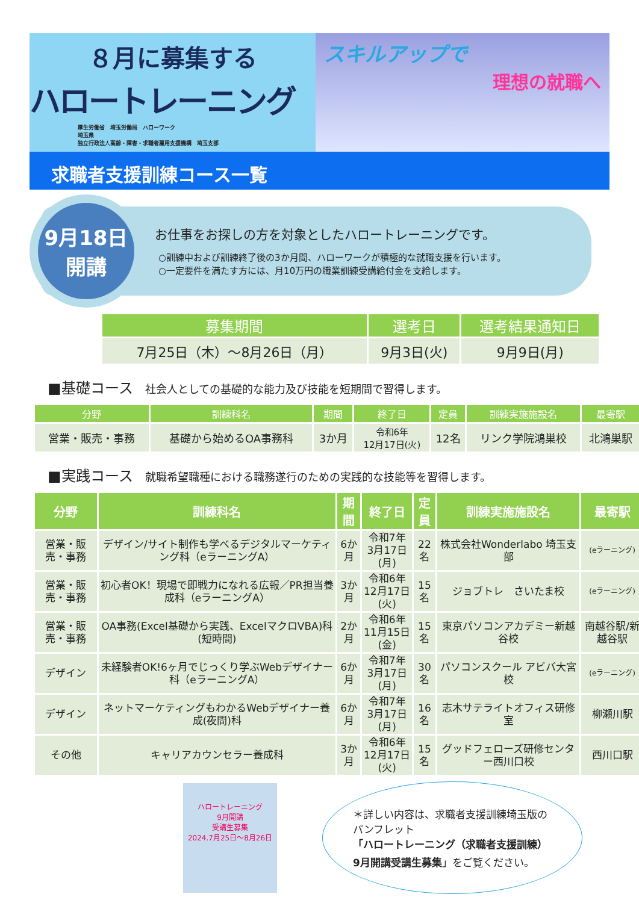８月に募集する
ハロートレーニング
厚生労働省　埼玉労働局　ハローワーク
埼玉県
独立行政法人高齢・障害・求職者雇用支援機構　埼玉支部
スキルアップで
理想の就職へ
求職者支援訓練コース一覧
9月18日
開講
お仕事をお探しの方を対象としたハロートレーニングです。
○訓練中および訓練終了後の3か月間、ハローワークが積極的な就職支援を行います。
○一定要件を満たす方には、月10万円の職業訓練受講給付金を支給します。
| 募集期間 | 選考日 | 選考結果通知日 |
| --- | --- | --- |
| 7月25日（木）～8月26日（月） | 9月3日(火) | 9月9日(月) |
■基礎コース 社会人としての基礎的な能力及び技能を短期間で習得します。
| 分野 | 訓練科名 | 期間 | 終了日 | 定員 | 訓練実施施設名 | 最寄駅 |
| --- | --- | --- | --- | --- | --- | --- |
| 営業・販売・事務 | 基礎から始めるOA事務科 | 3か月 | 令和6年 12月17日(火) | 12名 | リンク学院鴻巣校 | 北鴻巣駅 |
■実践コース 就職希望職種における職務遂行のための実践的な技能等を習得します。
| 分野 | 訓練科名 | 期間 | 終了日 | 定員 | 訓練実施施設名 | 最寄駅 |
| --- | --- | --- | --- | --- | --- | --- |
| 営業・販売・事務 | デザイン/サイト制作も学べるデジタルマーケティング科（eラーニングA） | 6か月 | 令和7年 3月17日(月) | 22名 | 株式会社Wonderlabo 埼玉支部 | (eラーニング) |
| 営業・販売・事務 | 初心者OK！現場で即戦力になれる広報／PR担当養成科（eラーニングA） | 3か月 | 令和6年 12月17日(火) | 15名 | ジョブトレ さいたま校 | (eラーニング) |
| 営業・販売・事務 | OA事務(Excel基礎から実践、ExcelマクロVBA)科(短時間) | 2か月 | 令和6年 11月15日(金) | 15名 | 東京パソコンアカデミー新越谷校 | 南越谷駅/新越谷駅 |
| デザイン | 未経験者OK!6ヶ月でじっくり学ぶWebデザイナー科（eラーニングA） | 6か月 | 令和7年 3月17日(月) | 30名 | パソコンスクール アビバ大宮校 | (eラーニング) |
| デザイン | ネットマーケティングもわかるWebデザイナー養成(夜間)科 | 6か月 | 令和7年 3月17日(月) | 16名 | 志木サテライトオフィス研修室 | 柳瀬川駅 |
| その他 | キャリアカウンセラー養成科 | 3か月 | 令和6年 12月17日(火) | 15名 | グッドフェローズ研修センター西川口校 | 西川口駅 |
ハロートレーニング
9月開講
受講生募集
2024.7月25日～8月26日
＊詳しい内容は、求職者支援訓練埼玉版のパンフレット
「ハロートレーニング（求職者支援訓練）9月開講受講生募集」をご覧ください。